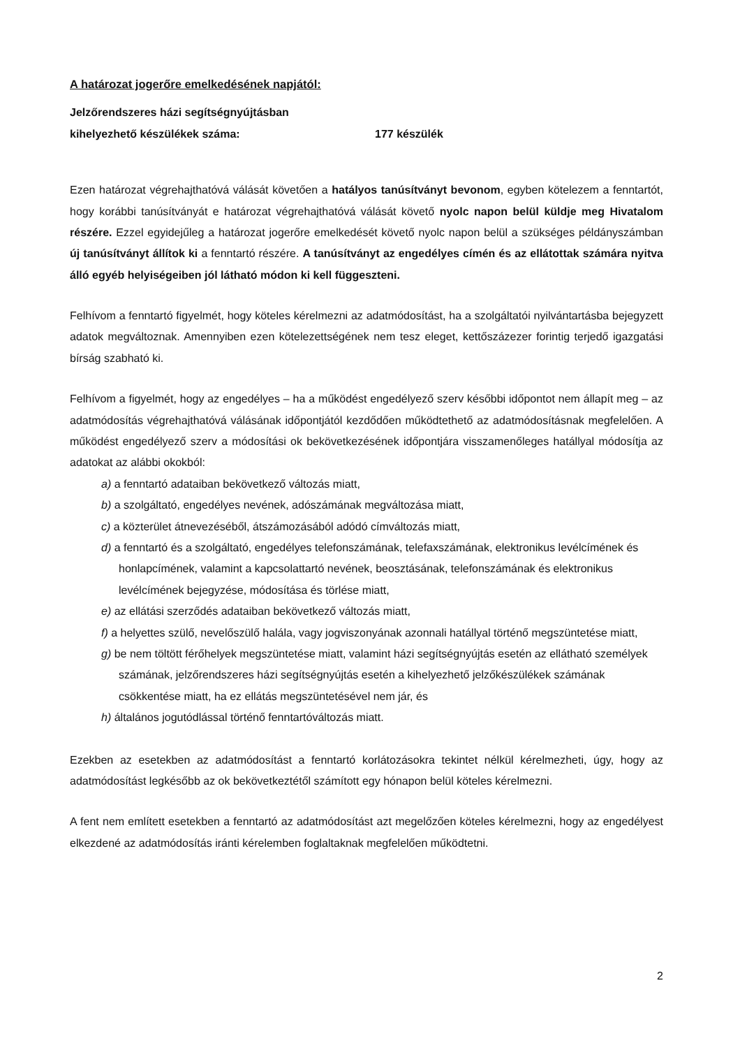A határozat jogerőre emelkedésének napjától:
Jelzőrendszeres házi segítségnyújtásban
kihelyezhető készülékek száma: 177 készülék
Ezen határozat végrehajthatóvá válását követően a hatályos tanúsítványt bevonom, egyben kötelezem a fenntartót, hogy korábbi tanúsítványát e határozat végrehajthatóvá válását követő nyolc napon belül küldje meg Hivatalom részére. Ezzel egyidejűleg a határozat jogerőre emelkedését követő nyolc napon belül a szükséges példányszámban új tanúsítványt állítok ki a fenntartó részére. A tanúsítványt az engedélyes címén és az ellátottak számára nyitva álló egyéb helyiségeiben jól látható módon ki kell függeszteni.
Felhívom a fenntartó figyelmét, hogy köteles kérelmezni az adatmódosítást, ha a szolgáltatói nyilvántartásba bejegyzett adatok megváltoznak. Amennyiben ezen kötelezettségének nem tesz eleget, kettőszázezer forintig terjedő igazgatási bírság szabható ki.
Felhívom a figyelmét, hogy az engedélyes – ha a működést engedélyező szerv későbbi időpontot nem állapít meg – az adatmódosítás végrehajthatóvá válásának időpontjától kezdődően működtethető az adatmódosításnak megfelelően. A működést engedélyező szerv a módosítási ok bekövetkezésének időpontjára visszamenőleges hatállyal módosítja az adatokat az alábbi okokból:
a) a fenntartó adataiban bekövetkező változás miatt,
b) a szolgáltató, engedélyes nevének, adószámának megváltozása miatt,
c) a közterület átnevezéséből, átszámozásából adódó címváltozás miatt,
d) a fenntartó és a szolgáltató, engedélyes telefonszámának, telefaxszámának, elektronikus levélcímének és honlapcímének, valamint a kapcsolattartó nevének, beosztásának, telefonszámának és elektronikus levélcímének bejegyzése, módosítása és törlése miatt,
e) az ellátási szerződés adataiban bekövetkező változás miatt,
f) a helyettes szülő, nevelőszülő halála, vagy jogviszonyának azonnali hatállyal történő megszüntetése miatt,
g) be nem töltött férőhelyek megszüntetése miatt, valamint házi segítségnyújtás esetén az ellátható személyek számának, jelzőrendszeres házi segítségnyújtás esetén a kihelyezhető jelzőkészülékek számának csökkentése miatt, ha ez ellátás megszüntetésével nem jár, és
h) általános jogutódlással történő fenntartóváltozás miatt.
Ezekben az esetekben az adatmódosítást a fenntartó korlátozásokra tekintet nélkül kérelmezheti, úgy, hogy az adatmódosítást legkésőbb az ok bekövetkeztétől számított egy hónapon belül köteles kérelmezni.
A fent nem említett esetekben a fenntartó az adatmódosítást azt megelőzően köteles kérelmezni, hogy az engedélyest elkezdené az adatmódosítás iránti kérelemben foglaltaknak megfelelően működtetni.
2